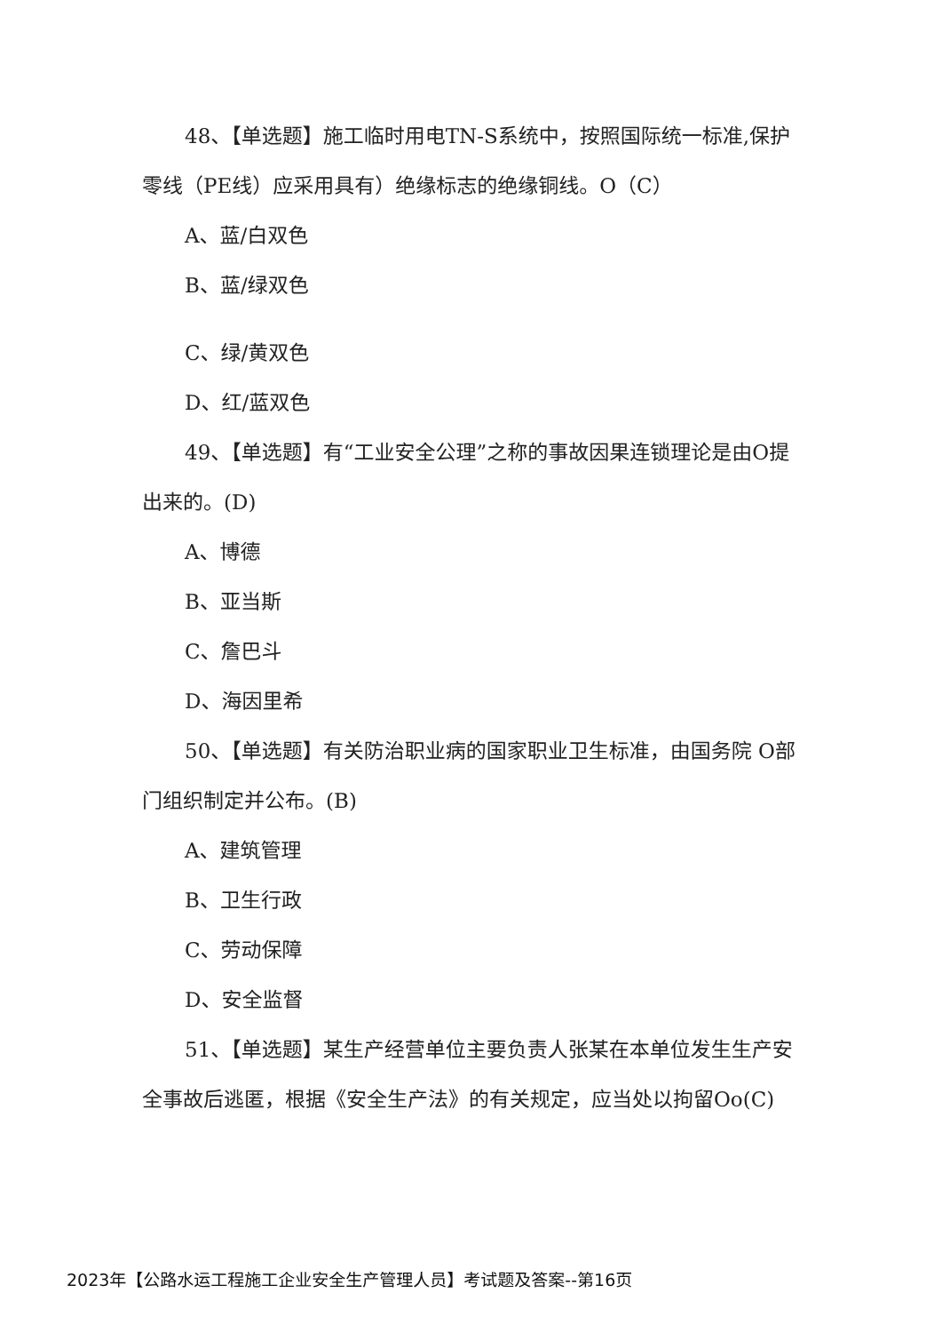48、【单选题】施工临时用电TN-S系统中，按照国际统一标准,保护零线（PE线）应采用具有）绝缘标志的绝缘铜线。O（C）
A、蓝/白双色
B、蓝/绿双色
C、绿/黄双色
D、红/蓝双色
49、【单选题】有“工业安全公理”之称的事故因果连锁理论是由O提出来的。(D)
A、博德
B、亚当斯
C、詹巴斗
D、海因里希
50、【单选题】有关防治职业病的国家职业卫生标准，由国务院 O部门组织制定并公布。(B)
A、建筑管理
B、卫生行政
C、劳动保障
D、安全监督
51、【单选题】某生产经营单位主要负责人张某在本单位发生生产安全事故后逃匿，根据《安全生产法》的有关规定，应当处以拘留Oo(C)
2023年【公路水运工程施工企业安全生产管理人员】考试题及答案--第16页